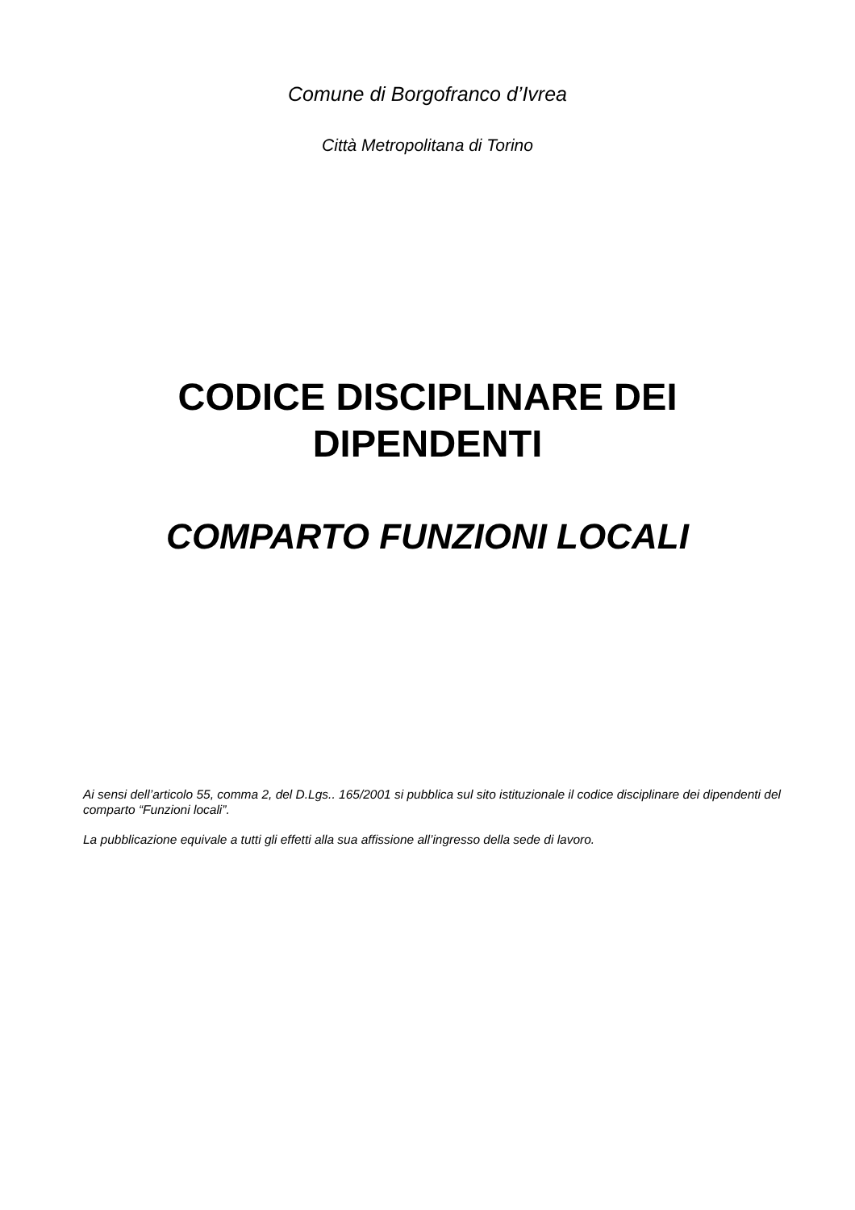Comune di Borgofranco d’Ivrea
Città Metropolitana di Torino
CODICE DISCIPLINARE DEI
DIPENDENTI
COMPARTO FUNZIONI LOCALI
Ai sensi dell’articolo 55, comma 2, del D.Lgs.. 165/2001 si pubblica sul sito istituzionale il codice disciplinare dei dipendenti del comparto “Funzioni locali”.
La pubblicazione equivale a tutti gli effetti alla sua affissione all’ingresso della sede di lavoro.